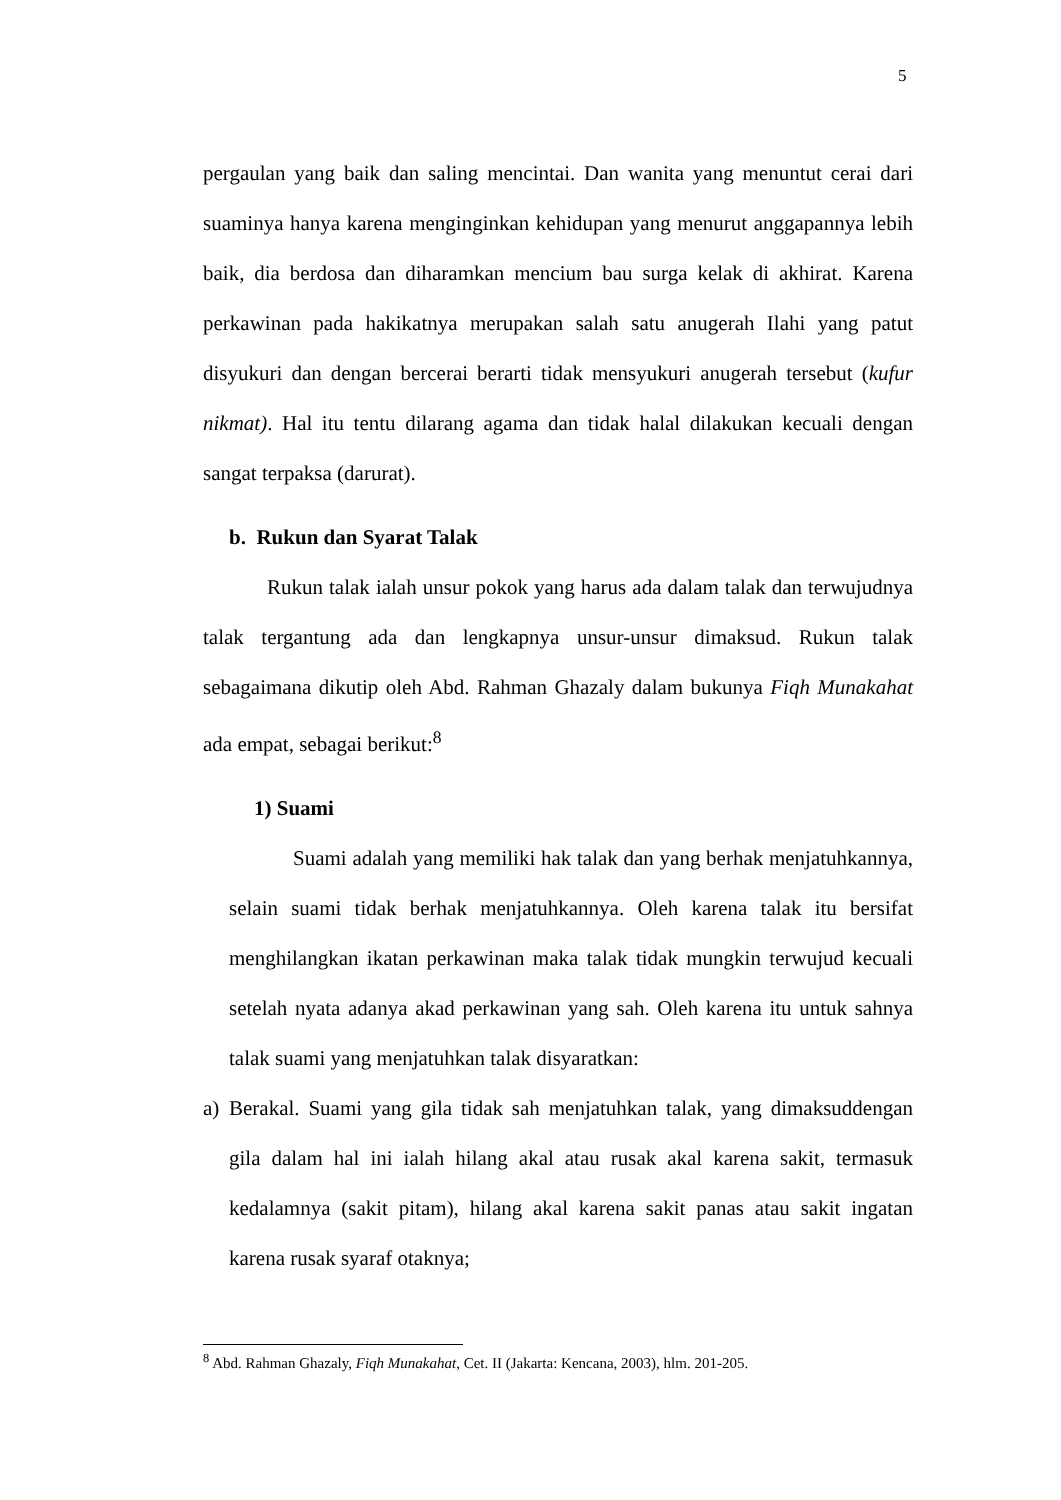5
pergaulan yang baik dan saling mencintai. Dan wanita yang menuntut cerai dari suaminya hanya karena menginginkan kehidupan yang menurut anggapannya lebih baik, dia berdosa dan diharamkan mencium bau surga kelak di akhirat. Karena perkawinan pada hakikatnya merupakan salah satu anugerah Ilahi yang patut disyukuri dan dengan bercerai berarti tidak mensyukuri anugerah tersebut (kufur nikmat). Hal itu tentu dilarang agama dan tidak halal dilakukan kecuali dengan sangat terpaksa (darurat).
b. Rukun dan Syarat Talak
Rukun talak ialah unsur pokok yang harus ada dalam talak dan terwujudnya talak tergantung ada dan lengkapnya unsur-unsur dimaksud. Rukun talak sebagaimana dikutip oleh Abd. Rahman Ghazaly dalam bukunya Fiqh Munakahat ada empat, sebagai berikut:<sup>8</sup>
1) Suami
Suami adalah yang memiliki hak talak dan yang berhak menjatuhkannya, selain suami tidak berhak menjatuhkannya. Oleh karena talak itu bersifat menghilangkan ikatan perkawinan maka talak tidak mungkin terwujud kecuali setelah nyata adanya akad perkawinan yang sah. Oleh karena itu untuk sahnya talak suami yang menjatuhkan talak disyaratkan:
a) Berakal. Suami yang gila tidak sah menjatuhkan talak, yang dimaksuddengan gila dalam hal ini ialah hilang akal atau rusak akal karena sakit, termasuk kedalamnya (sakit pitam), hilang akal karena sakit panas atau sakit ingatan karena rusak syaraf otaknya;
<sup>8</sup> Abd. Rahman Ghazaly, Fiqh Munakahat, Cet. II (Jakarta: Kencana, 2003), hlm. 201-205.